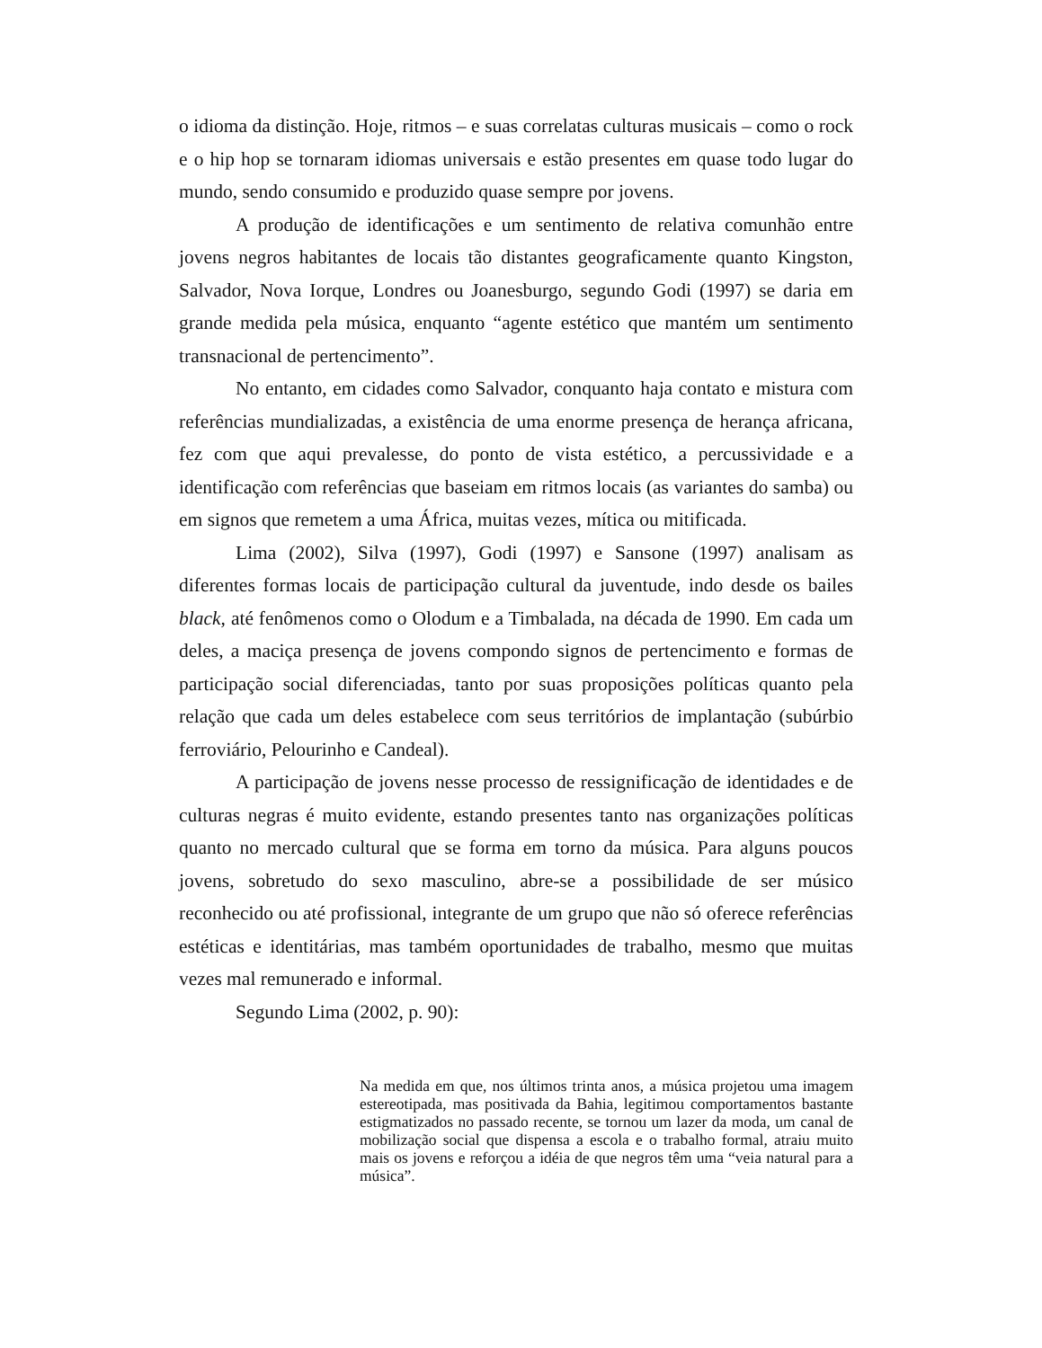o idioma da distinção. Hoje, ritmos – e suas correlatas culturas musicais – como o rock e o hip hop se tornaram idiomas universais e estão presentes em quase todo lugar do mundo, sendo consumido e produzido quase sempre por jovens.
A produção de identificações e um sentimento de relativa comunhão entre jovens negros habitantes de locais tão distantes geograficamente quanto Kingston, Salvador, Nova Iorque, Londres ou Joanesburgo, segundo Godi (1997) se daria em grande medida pela música, enquanto “agente estético que mantém um sentimento transnacional de pertencimento”.
No entanto, em cidades como Salvador, conquanto haja contato e mistura com referências mundializadas, a existência de uma enorme presença de herança africana, fez com que aqui prevalesse, do ponto de vista estético, a percussividade e a identificação com referências que baseiam em ritmos locais (as variantes do samba) ou em signos que remetem a uma África, muitas vezes, mítica ou mitificada.
Lima (2002), Silva (1997), Godi (1997) e Sansone (1997) analisam as diferentes formas locais de participação cultural da juventude, indo desde os bailes black, até fenômenos como o Olodum e a Timbalada, na década de 1990. Em cada um deles, a maciça presença de jovens compondo signos de pertencimento e formas de participação social diferenciadas, tanto por suas proposições políticas quanto pela relação que cada um deles estabelece com seus territórios de implantação (subúrbio ferroviário, Pelourinho e Candeal).
A participação de jovens nesse processo de ressignificação de identidades e de culturas negras é muito evidente, estando presentes tanto nas organizações políticas quanto no mercado cultural que se forma em torno da música. Para alguns poucos jovens, sobretudo do sexo masculino, abre-se a possibilidade de ser músico reconhecido ou até profissional, integrante de um grupo que não só oferece referências estéticas e identitárias, mas também oportunidades de trabalho, mesmo que muitas vezes mal remunerado e informal.
Segundo Lima (2002, p. 90):
Na medida em que, nos últimos trinta anos, a música projetou uma imagem estereotipada, mas positivada da Bahia, legitimou comportamentos bastante estigmatizados no passado recente, se tornou um lazer da moda, um canal de mobilização social que dispensa a escola e o trabalho formal, atraiu muito mais os jovens e reforçou a idéia de que negros têm uma “veia natural para a música”.